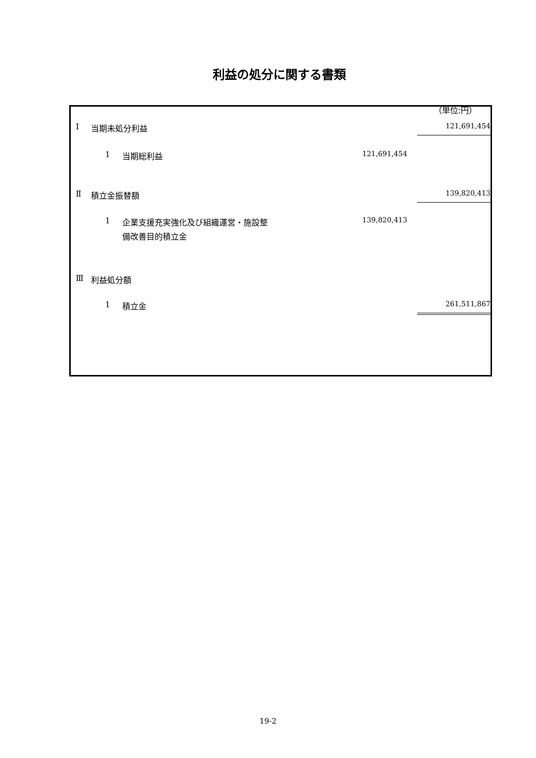利益の処分に関する書類
（単位:円）
| Ⅰ | 当期未処分利益 | | | | 121,691,454 | |
| | 1 | 当期総利益 | 121,691,454 | | | |
| Ⅱ | 積立金振替額 | | | | 139,820,413 | |
| | 1 | 企業支援充実強化及び組織運営・施設整 備改善目的積立金 | 139,820,413 | | | |
| Ⅲ | 利益処分額 | | | | | |
| | 1 | 積立金 | | | 261,511,867 | |
19-2